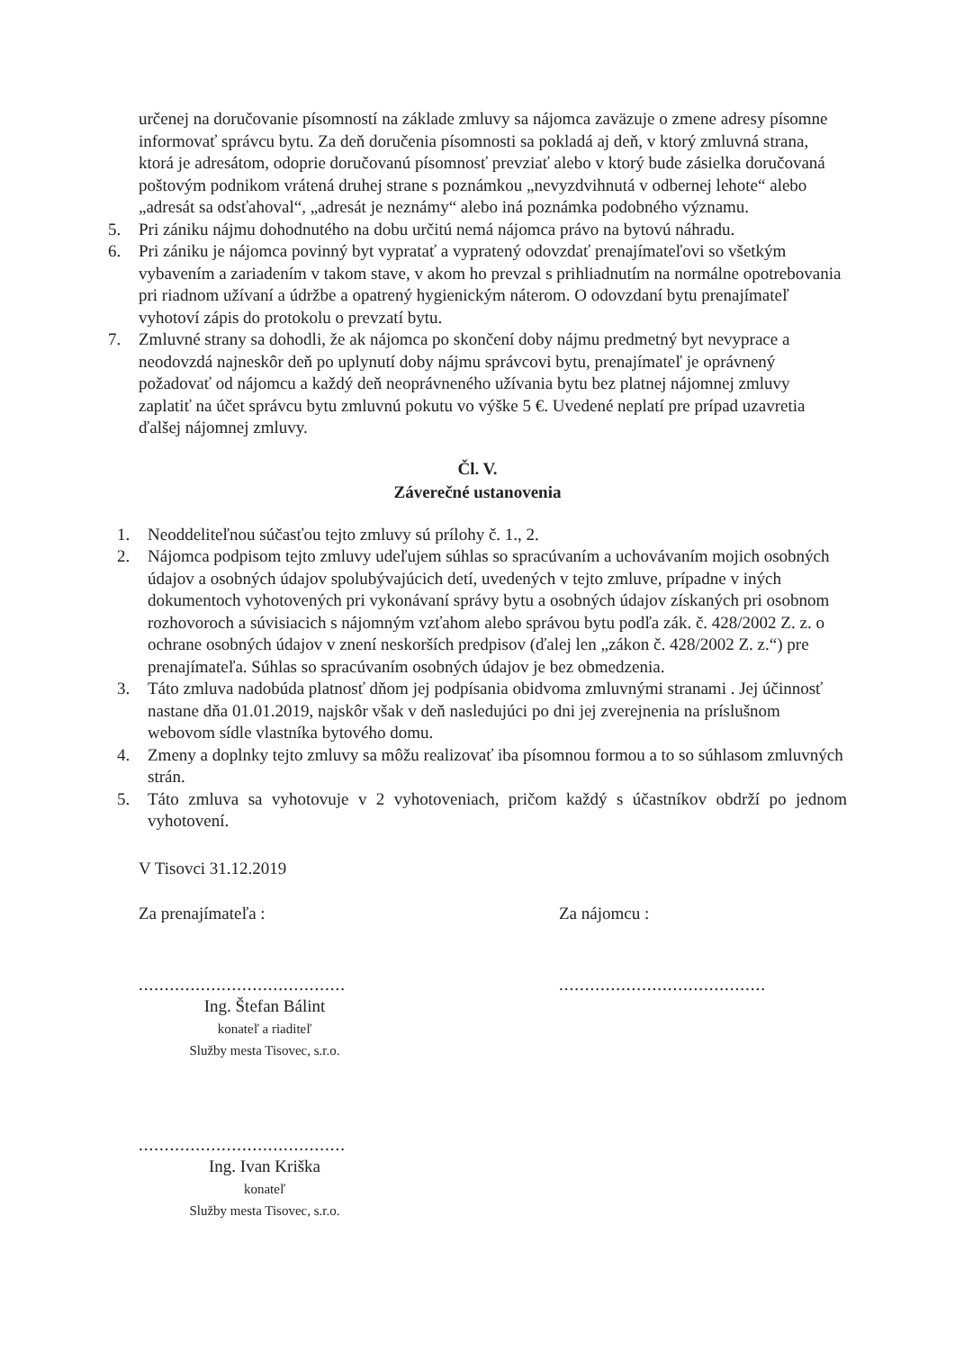určenej na doručovanie písomností na základe zmluvy sa nájomca zaväzuje o zmene adresy písomne informovať správcu bytu. Za deň doručenia písomnosti sa pokladá aj deň, v ktorý zmluvná strana, ktorá je adresátom, odoprie doručovanú písomnosť prevziať alebo v ktorý bude zásielka doručovaná poštovým podnikom vrátená druhej strane s poznámkou „nevyzdvihnutá v odbernej lehote“ alebo „adresát sa odsťahoval“, „adresát je neznámy“ alebo iná poznámka podobného významu.
5. Pri zániku nájmu dohodnutého na dobu určitú nemá nájomca právo na bytovú náhradu.
6. Pri zániku je nájomca povinný byt vypratať a vypratený odovzdať prenajímateľovi so všetkým vybavením a zariadením v takom stave, v akom ho prevzal s prihliadnutím na normálne opotrebovania pri riadnom užívaní a údržbe a opatrený hygienickým náterom. O odovzdaní bytu prenajímateľ vyhotoví zápis do protokolu o prevzatí bytu.
7. Zmluvné strany sa dohodli, že ak nájomca po skončení doby nájmu predmetný byt nevyprace a neodovzdá najneskôr deň po uplynutí doby nájmu správcovi bytu, prenajímateľ je oprávnený požadovať od nájomcu a každý deň neoprávneného užívania bytu bez platnej nájomnej zmluvy zaplatiť na účet správcu bytu zmluvnú pokutu vo výške 5 €. Uvedené neplatí pre prípad uzavretia ďalšej nájomnej zmluvy.
Čl. V.
Záverečné ustanovenia
1. Neoddeliteľnou súčasťou tejto zmluvy sú prílohy č. 1., 2.
2. Nájomca podpisom tejto zmluvy udeľujem súhlas so spracúvaním a uchovávaním mojich osobných údajov a osobných údajov spolubývajúcich detí, uvedených v tejto zmluve, prípadne v iných dokumentoch vyhotovených pri vykonávaní správy bytu a osobných údajov získaných pri osobnom rozhovoroch a súvisiacich s nájomným vzťahom alebo správou bytu podľa zák. č. 428/2002 Z. z. o ochrane osobných údajov v znení neskorších predpisov (ďalej len „zákon č. 428/2002 Z. z.“) pre prenajímateľa. Súhlas so spracúvaním osobných údajov je bez obmedzenia.
3. Táto zmluva nadobúda platnosť dňom jej podpísania obidvoma zmluvnými stranami . Jej účinnosť nastane dňa 01.01.2019, najskôr však v deň nasledujúci po dni jej zverejnenia na príslušnom webovom sídle vlastníka bytového domu.
4. Zmeny a doplnky tejto zmluvy sa môžu realizovať iba písomnou formou a to so súhlasom zmluvných strán.
5. Táto zmluva sa vyhotovuje v 2 vyhotoveniach, pričom každý s účastníkov obdrží po jednom vyhotovení.
V Tisovci 31.12.2019
Za prenajímateľa :
........................................
Ing. Štefan Bálint
konateľ a riaditeľ
Služby mesta Tisovec, s.r.o.
........................................
Ing. Ivan Kriška
konateľ
Služby mesta Tisovec, s.r.o.
Za nájomcu :
........................................